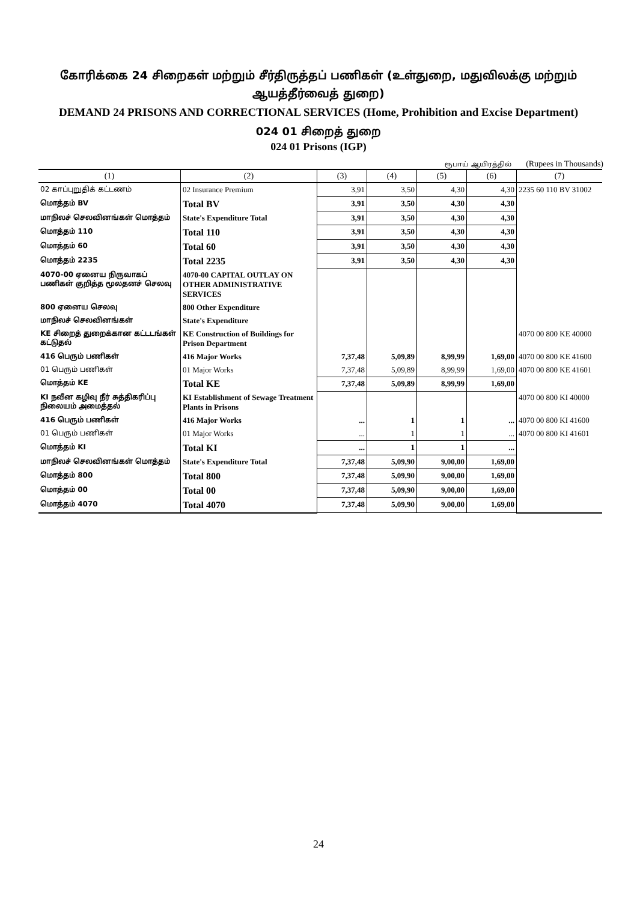கோரிக்கை 24 சிறைகள் மற்றும் சீர்திருத்தப் பணிகள் (உள்துறை, மதுவிலக்கு மற்றும் ஆயத்தீர்வைத் துறை)
DEMAND 24 PRISONS AND CORRECTIONAL SERVICES (Home, Prohibition and Excise Department)
024 01 சிறைத் துறை
024 01 Prisons (IGP)
ரூபாய் ஆயிரத்தில் (Rupees in Thousands)
| (1) | (2) | (3) | (4) | (5) | (6) | (7) |
| --- | --- | --- | --- | --- | --- | --- |
| 02 காப்புறுதிக் கட்டணம் | 02 Insurance Premium | 3,91 | 3,50 | 4,30 | 4,30 | 2235 60 110 BV 31002 |
| மொத்தம் BV | Total BV | 3,91 | 3,50 | 4,30 | 4,30 | |
| மாநிலச் செலவினங்கள் மொத்தம் | State's Expenditure Total | 3,91 | 3,50 | 4,30 | 4,30 | |
| மொத்தம் 110 | Total 110 | 3,91 | 3,50 | 4,30 | 4,30 | |
| மொத்தம் 60 | Total 60 | 3,91 | 3,50 | 4,30 | 4,30 | |
| மொத்தம் 2235 | Total 2235 | 3,91 | 3,50 | 4,30 | 4,30 | |
| 4070-00 ஏனைய நிருவாகப் பணிகள் குறித்த மூலதனச் செலவு | 4070-00 CAPITAL OUTLAY ON OTHER ADMINISTRATIVE SERVICES | | | | | |
| 800 ஏனைய செலவு | 800 Other Expenditure | | | | | |
| மாநிலச் செலவினங்கள் | State's Expenditure | | | | | |
| KE சிறைத் துறைக்கான கட்டடங்கள் கட்டுதல் | KE Construction of Buildings for Prison Department | | | | | 4070 00 800 KE 40000 |
| 416 பெரும் பணிகள் | 416 Major Works | 7,37,48 | 5,09,89 | 8,99,99 | 1,69,00 | 4070 00 800 KE 41600 |
| 01 பெரும் பணிகள் | 01 Major Works | 7,37,48 | 5,09,89 | 8,99,99 | 1,69,00 | 4070 00 800 KE 41601 |
| மொத்தம் KE | Total KE | 7,37,48 | 5,09,89 | 8,99,99 | 1,69,00 | |
| KI நவீன கழிவு நீர் சுத்திகரிப்பு நிலையம் அமைத்தல் | KI Establishment of Sewage Treatment Plants in Prisons | | | | | 4070 00 800 KI 40000 |
| 416 பெரும் பணிகள் | 416 Major Works | ... | 1 | 1 | ... | 4070 00 800 KI 41600 |
| 01 பெரும் பணிகள் | 01 Major Works | ... | 1 | 1 | ... | 4070 00 800 KI 41601 |
| மொத்தம் KI | Total KI | ... | 1 | 1 | ... | |
| மாநிலச் செலவினங்கள் மொத்தம் | State's Expenditure Total | 7,37,48 | 5,09,90 | 9,00,00 | 1,69,00 | |
| மொத்தம் 800 | Total 800 | 7,37,48 | 5,09,90 | 9,00,00 | 1,69,00 | |
| மொத்தம் 00 | Total 00 | 7,37,48 | 5,09,90 | 9,00,00 | 1,69,00 | |
| மொத்தம் 4070 | Total 4070 | 7,37,48 | 5,09,90 | 9,00,00 | 1,69,00 | |
24